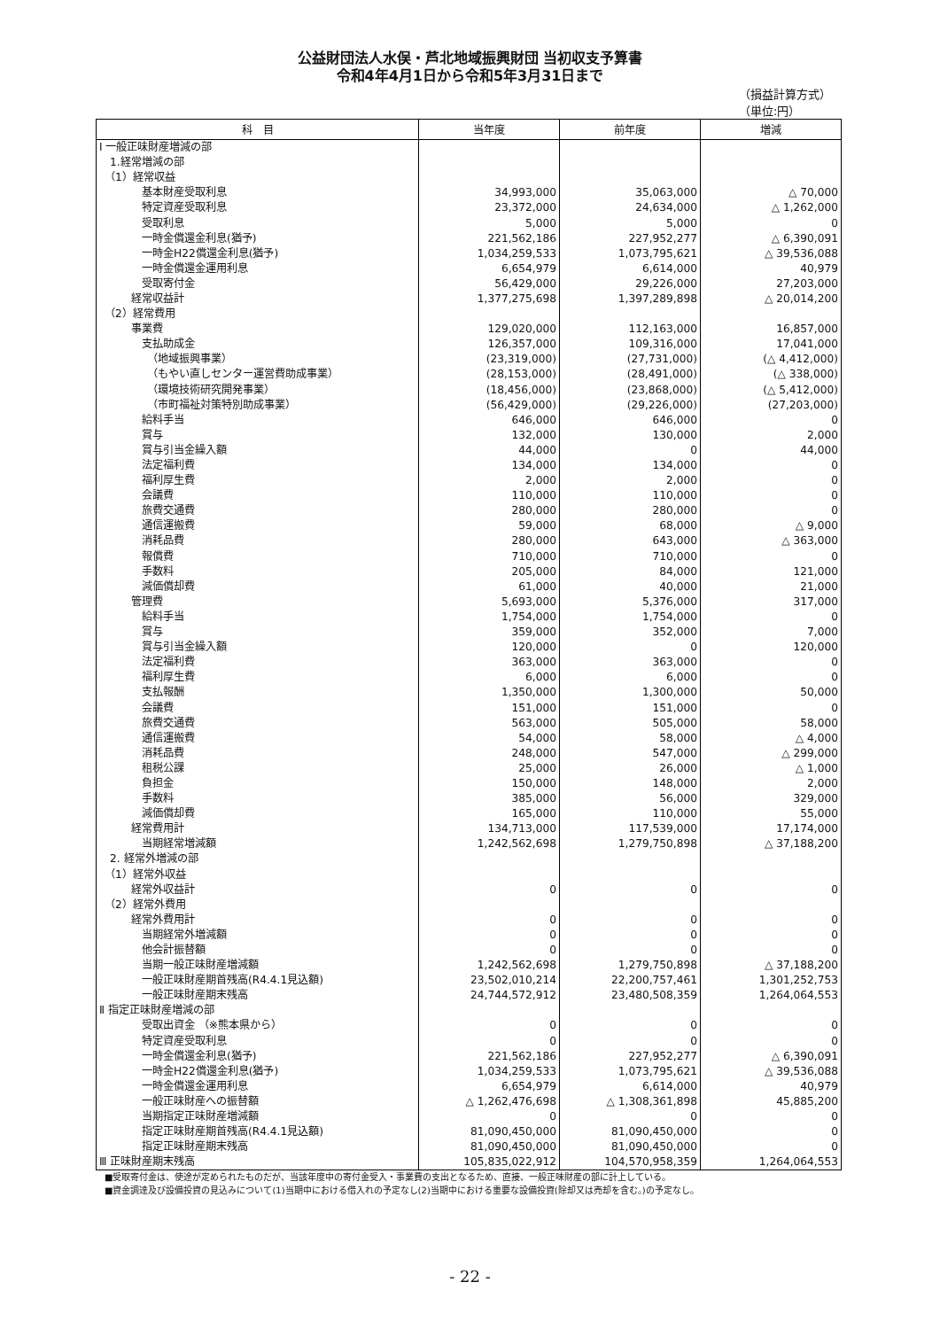公益財団法人水俣・芦北地域振興財団 当初収支予算書
令和4年4月1日から令和5年3月31日まで
（損益計算方式）
（単位:円）
| 科 目 | 当年度 | 前年度 | 増減 |
| --- | --- | --- | --- |
| Ⅰ 一般正味財産増減の部 | | | |
| 1.経常増減の部 | | | |
| （1）経常収益 | | | |
| 基本財産受取利息 | 34,993,000 | 35,063,000 | △ 70,000 |
| 特定資産受取利息 | 23,372,000 | 24,634,000 | △ 1,262,000 |
| 受取利息 | 5,000 | 5,000 | 0 |
| 一時金償還金利息(猶予) | 221,562,186 | 227,952,277 | △ 6,390,091 |
| 一時金H22償還金利息(猶予) | 1,034,259,533 | 1,073,795,621 | △ 39,536,088 |
| 一時金償還金運用利息 | 6,654,979 | 6,614,000 | 40,979 |
| 受取寄付金 | 56,429,000 | 29,226,000 | 27,203,000 |
| 経常収益計 | 1,377,275,698 | 1,397,289,898 | △ 20,014,200 |
| （2）経常費用 | | | |
| 事業費 | 129,020,000 | 112,163,000 | 16,857,000 |
| 支払助成金 | 126,357,000 | 109,316,000 | 17,041,000 |
| （地域振興事業） | (23,319,000) | (27,731,000) | (△ 4,412,000) |
| （もやい直しセンター運営費助成事業） | (28,153,000) | (28,491,000) | (△ 338,000) |
| （環境技術研究開発事業） | (18,456,000) | (23,868,000) | (△ 5,412,000) |
| （市町福祉対策特別助成事業） | (56,429,000) | (29,226,000) | (27,203,000) |
| 給料手当 | 646,000 | 646,000 | 0 |
| 賞与 | 132,000 | 130,000 | 2,000 |
| 賞与引当金繰入額 | 44,000 | 0 | 44,000 |
| 法定福利費 | 134,000 | 134,000 | 0 |
| 福利厚生費 | 2,000 | 2,000 | 0 |
| 会議費 | 110,000 | 110,000 | 0 |
| 旅費交通費 | 280,000 | 280,000 | 0 |
| 通信運搬費 | 59,000 | 68,000 | △ 9,000 |
| 消耗品費 | 280,000 | 643,000 | △ 363,000 |
| 報償費 | 710,000 | 710,000 | 0 |
| 手数料 | 205,000 | 84,000 | 121,000 |
| 減価償却費 | 61,000 | 40,000 | 21,000 |
| 管理費 | 5,693,000 | 5,376,000 | 317,000 |
| 給料手当 | 1,754,000 | 1,754,000 | 0 |
| 賞与 | 359,000 | 352,000 | 7,000 |
| 賞与引当金繰入額 | 120,000 | 0 | 120,000 |
| 法定福利費 | 363,000 | 363,000 | 0 |
| 福利厚生費 | 6,000 | 6,000 | 0 |
| 支払報酬 | 1,350,000 | 1,300,000 | 50,000 |
| 会議費 | 151,000 | 151,000 | 0 |
| 旅費交通費 | 563,000 | 505,000 | 58,000 |
| 通信運搬費 | 54,000 | 58,000 | △ 4,000 |
| 消耗品費 | 248,000 | 547,000 | △ 299,000 |
| 租税公課 | 25,000 | 26,000 | △ 1,000 |
| 負担金 | 150,000 | 148,000 | 2,000 |
| 手数料 | 385,000 | 56,000 | 329,000 |
| 減価償却費 | 165,000 | 110,000 | 55,000 |
| 経常費用計 | 134,713,000 | 117,539,000 | 17,174,000 |
| 当期経常増減額 | 1,242,562,698 | 1,279,750,898 | △ 37,188,200 |
| 2. 経常外増減の部 | | | |
| （1）経常外収益 | | | |
| 経常外収益計 | 0 | 0 | 0 |
| （2）経常外費用 | | | |
| 経常外費用計 | 0 | 0 | 0 |
| 当期経常外増減額 | 0 | 0 | 0 |
| 他会計振替額 | 0 | 0 | 0 |
| 当期一般正味財産増減額 | 1,242,562,698 | 1,279,750,898 | △ 37,188,200 |
| 一般正味財産期首残高(R4.4.1見込額) | 23,502,010,214 | 22,200,757,461 | 1,301,252,753 |
| 一般正味財産期末残高 | 24,744,572,912 | 23,480,508,359 | 1,264,064,553 |
| Ⅱ 指定正味財産増減の部 | | | |
| 受取出資金 （※熊本県から） | 0 | 0 | 0 |
| 特定資産受取利息 | 0 | 0 | 0 |
| 一時金償還金利息(猶予) | 221,562,186 | 227,952,277 | △ 6,390,091 |
| 一時金H22償還金利息(猶予) | 1,034,259,533 | 1,073,795,621 | △ 39,536,088 |
| 一時金償還金運用利息 | 6,654,979 | 6,614,000 | 40,979 |
| 一般正味財産への振替額 | △ 1,262,476,698 | △ 1,308,361,898 | 45,885,200 |
| 当期指定正味財産増減額 | 0 | 0 | 0 |
| 指定正味財産期首残高(R4.4.1見込額) | 81,090,450,000 | 81,090,450,000 | 0 |
| 指定正味財産期末残高 | 81,090,450,000 | 81,090,450,000 | 0 |
| Ⅲ 正味財産期末残高 | 105,835,022,912 | 104,570,958,359 | 1,264,064,553 |
■受取寄付金は、使途が定められたものだが、当該年度中の寄付金受入・事業費の支出となるため、直接、一般正味財産の部に計上している。
■資金調達及び設備投資の見込みについて(1)当期中における借入れの予定なし(2)当期中における重要な設備投資(除却又は売却を含む。)の予定なし。
- 22 -